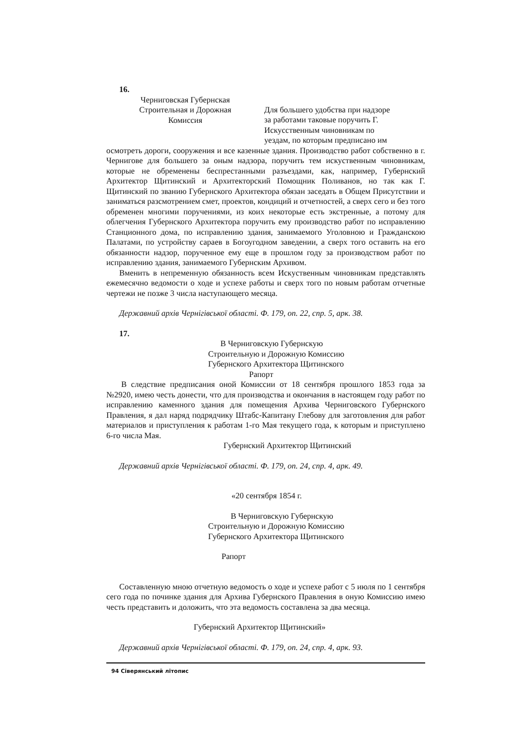16.
Черниговская Губернская
Строительная и Дорожная
Комиссия
Для большего удобства при надзоре
за работами таковые поручить Г.
Искусственным чиновникам по
уездам, по которым предписано им
осмотреть дороги, сооружения и все казенные здания. Производство работ собственно в г. Чернигове для большего за оным надзора, поручить тем искуственным чиновникам, которые не обременены беспрестанными разъездами, как, например, Губернский Архитектор Щитинский и Архитекторский Помощник Поливанов, но так как Г. Щитинский по званию Губернского Архитектора обязан заседать в Общем Присутствии и заниматься разсмотрением смет, проектов, кондиций и отчетностей, а сверх сего и без того обременен многими поручениями, из коих некоторые есть экстренные, а потому для облегчения Губернского Архитектора поручить ему производство работ по исправлению Станционного дома, по исправлению здания, занимаемого Уголовною и Гражданскою Палатами, по устройству сараев в Богоугодном заведении, а сверх того оставить на его обязанности надзор, порученное ему еще в прошлом году за производством работ по исправлению здания, занимаемого Губернским Архивом.
Вменить в непременную обязанность всем Искуственным чиновникам представлять ежемесячно ведомости о ходе и успехе работы и сверх того по новым работам отчетные чертежи не позже 3 числа наступающего месяца.
Державний архів Чернігівської області. Ф. 179, оп. 22, спр. 5, арк. 38.
17.
В Черниговскую Губернскую
Строительную и Дорожную Комиссию
Губернского Архитектора Щитинского
Рапорт
В следствие предписания оной Комиссии от 18 сентября прошлого 1853 года за №2920, имею честь донести, что для производства и окончания в настоящем году работ по исправлению каменного здания для помещения Архива Черниговского Губернского Правления, я дал наряд подрядчику Штабс-Капитану Глебову для заготовления для работ материалов и приступления к работам 1-го Мая текущего года, к которым и приступлено 6-го числа Мая.
Губернский Архитектор Щитинский
Державний архів Чернігівської області. Ф. 179, оп. 24, спр. 4, арк. 49.
«20 сентября 1854 г.
В Черниговскую Губернскую
Строительную и Дорожную Комиссию
Губернского Архитектора Щитинского
Рапорт
Составленную мною отчетную ведомость о ходе и успехе работ с 5 июля по 1 сентября сего года по починке здания для Архива Губернского Правления в оную Комиссию имею честь представить и доложить, что эта ведомость составлена за два месяца.
Губернский Архитектор Щитинский»
Державний архів Чернігівської області. Ф. 179, оп. 24, спр. 4, арк. 93.
94 Сіверянський літопис